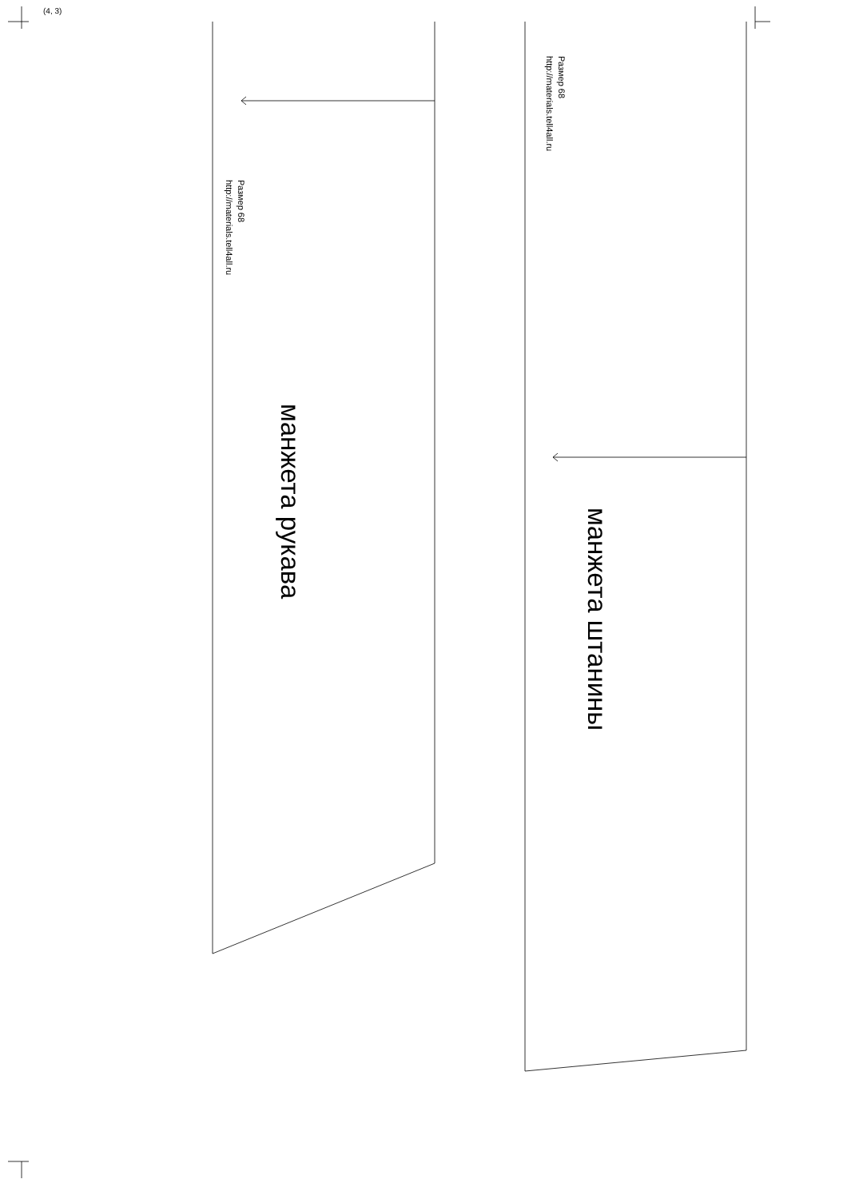(4, 3)
Размер 68
http://materials.tell4all.ru
манжета рукава
Размер 68
http://materials.tell4all.ru
манжета штанины